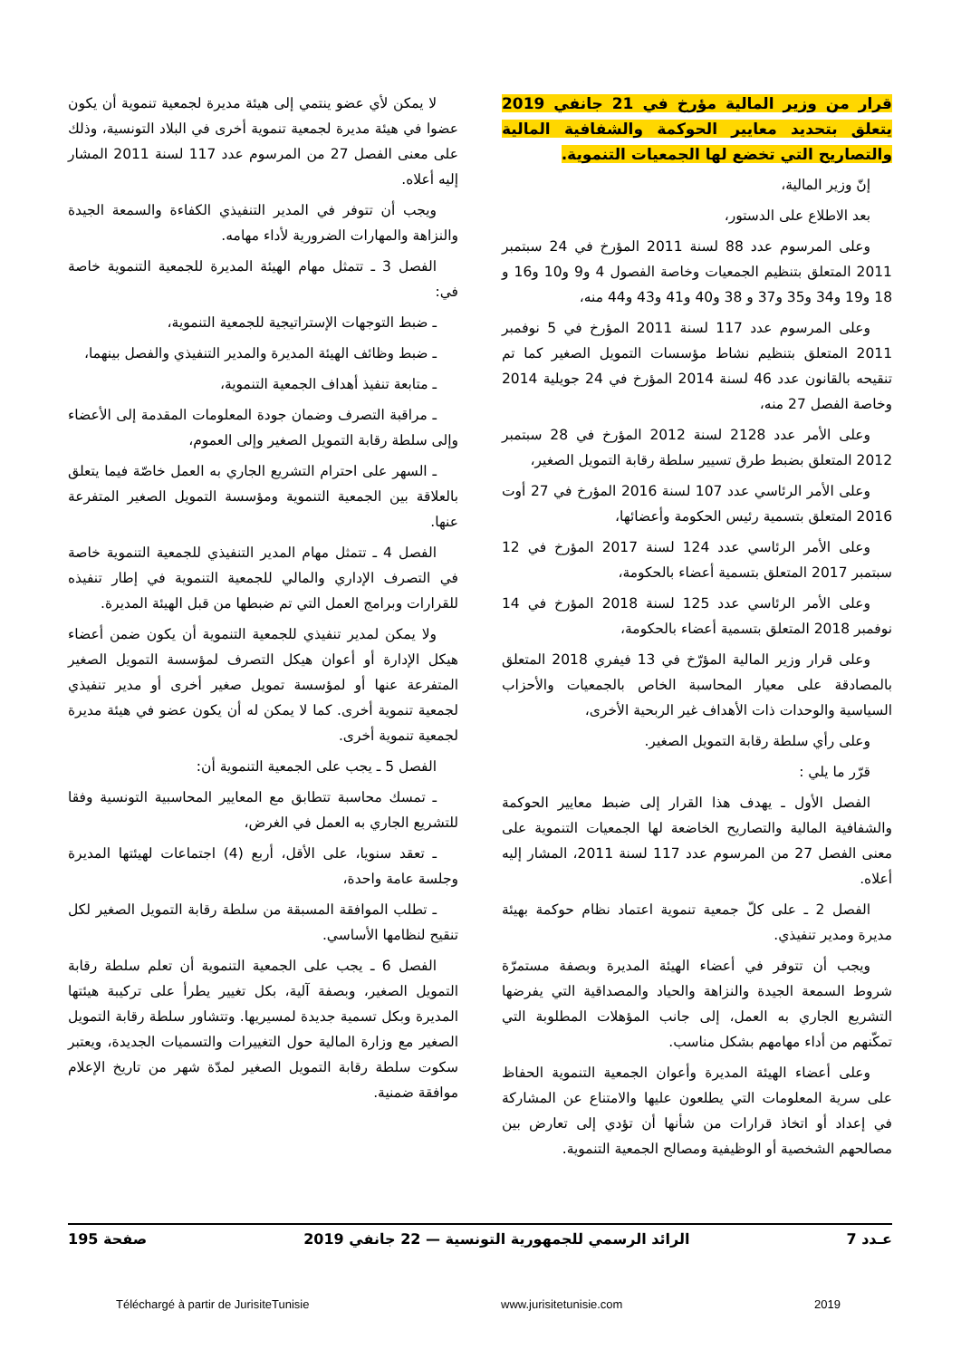قرار من وزير المالية مؤرخ في 21 جانفي 2019 يتعلق بتحديد معايير الحوكمة والشفافية المالية والتصاريح التي تخضع لها الجمعيات التنموية.
إنّ وزير المالية،
بعد الاطلاع على الدستور،
وعلى المرسوم عدد 88 لسنة 2011 المؤرخ في 24 سبتمبر 2011 المتعلق بتنظيم الجمعيات وخاصة الفصول 4 و9 و10 و16 و 18 و19 و34 و35 و37 و 38 و40 و41 و43 و44 منه،
وعلى المرسوم عدد 117 لسنة 2011 المؤرخ في 5 نوفمبر 2011 المتعلق بتنظيم نشاط مؤسسات التمويل الصغير كما تم تنقيحه بالقانون عدد 46 لسنة 2014 المؤرخ في 24 جويلية 2014 وخاصة الفصل 27 منه،
وعلى الأمر عدد 2128 لسنة 2012 المؤرخ في 28 سبتمبر 2012 المتعلق بضبط طرق تسيير سلطة رقابة التمويل الصغير،
وعلى الأمر الرئاسي عدد 107 لسنة 2016 المؤرخ في 27 أوت 2016 المتعلق بتسمية رئيس الحكومة وأعضائها،
وعلى الأمر الرئاسي عدد 124 لسنة 2017 المؤرخ في 12 سبتمبر 2017 المتعلق بتسمية أعضاء بالحكومة،
وعلى الأمر الرئاسي عدد 125 لسنة 2018 المؤرخ في 14 نوفمبر 2018 المتعلق بتسمية أعضاء بالحكومة،
وعلى قرار وزير المالية المؤرّخ في 13 فيفري 2018 المتعلق بالمصادقة على معيار المحاسبة الخاص بالجمعيات والأحزاب السياسية والوحدات ذات الأهداف غير الربحية الأخرى،
وعلى رأي سلطة رقابة التمويل الصغير.
قرّر ما يلي :
الفصل الأول ـ يهدف هذا القرار إلى ضبط معايير الحوكمة والشفافية المالية والتصاريح الخاضعة لها الجمعيات التنموية على معنى الفصل 27 من المرسوم عدد 117 لسنة 2011، المشار إليه أعلاه.
الفصل 2 ـ على كلّ جمعية تنموية اعتماد نظام حوكمة بهيئة مديرة ومدير تنفيذي.
ويجب أن تتوفر في أعضاء الهيئة المديرة وبصفة مستمرّة شروط السمعة الجيدة والنزاهة والحياد والمصداقية التي يفرضها التشريع الجاري به العمل، إلى جانب المؤهلات المطلوبة التي تمكّنهم من أداء مهامهم بشكل مناسب.
وعلى أعضاء الهيئة المديرة وأعوان الجمعية التنموية الحفاظ على سرية المعلومات التي يطلعون عليها والامتناع عن المشاركة في إعداد أو اتخاذ قرارات من شأنها أن تؤدي إلى تعارض بين مصالحهم الشخصية أو الوظيفية ومصالح الجمعية التنموية.
لا يمكن لأي عضو ينتمي إلى هيئة مديرة لجمعية تنموية أن يكون عضوا في هيئة مديرة لجمعية تنموية أخرى في البلاد التونسية، وذلك على معنى الفصل 27 من المرسوم عدد 117 لسنة 2011 المشار إليه أعلاه.
ويجب أن تتوفر في المدير التنفيذي الكفاءة والسمعة الجيدة والنزاهة والمهارات الضرورية لأداء مهامه.
الفصل 3 ـ تتمثل مهام الهيئة المديرة للجمعية التنموية خاصة في:
ـ ضبط التوجهات الإستراتيجية للجمعية التنموية،
ـ ضبط وظائف الهيئة المديرة والمدير التنفيذي والفصل بينهما،
ـ متابعة تنفيذ أهداف الجمعية التنموية،
ـ مراقبة التصرف وضمان جودة المعلومات المقدمة إلى الأعضاء وإلى سلطة رقابة التمويل الصغير وإلى العموم،
ـ السهر على احترام التشريع الجاري به العمل خاصّة فيما يتعلق بالعلاقة بين الجمعية التنموية ومؤسسة التمويل الصغير المتفرعة عنها.
الفصل 4 ـ تتمثل مهام المدير التنفيذي للجمعية التنموية خاصة في التصرف الإداري والمالي للجمعية التنموية في إطار تنفيذه للقرارات وبرامج العمل التي تم ضبطها من قبل الهيئة المديرة.
ولا يمكن لمدير تنفيذي للجمعية التنموية أن يكون ضمن أعضاء هيكل الإدارة أو أعوان هيكل التصرف لمؤسسة التمويل الصغير المتفرعة عنها أو لمؤسسة تمويل صغير أخرى أو مدير تنفيذي لجمعية تنموية أخرى. كما لا يمكن له أن يكون عضو في هيئة مديرة لجمعية تنموية أخرى.
الفصل 5 ـ يجب على الجمعية التنموية أن:
ـ تمسك محاسبة تتطابق مع المعايير المحاسبية التونسية وفقا للتشريع الجاري به العمل في الغرض،
ـ تعقد سنويا، على الأقل، أربع (4) اجتماعات لهيئتها المديرة وجلسة عامة واحدة،
ـ تطلب الموافقة المسبقة من سلطة رقابة التمويل الصغير لكل تنقيح لنظامها الأساسي.
الفصل 6 ـ يجب على الجمعية التنموية أن تعلم سلطة رقابة التمويل الصغير، وبصفة آلية، بكل تغيير يطرأ على تركيبة هيئتها المديرة وبكل تسمية جديدة لمسيريها. وتتشاور سلطة رقابة التمويل الصغير مع وزارة المالية حول التغييرات والتسميات الجديدة، ويعتبر سكوت سلطة رقابة التمويل الصغير لمدّة شهر من تاريخ الإعلام موافقة ضمنية.
عـدد 7 الرائد الرسمي للجمهورية التونسية — 22 جانفي 2019 صفحة 195
Téléchargé à partir de JurisiteTunisie www.jurisitetunisie.com 2019